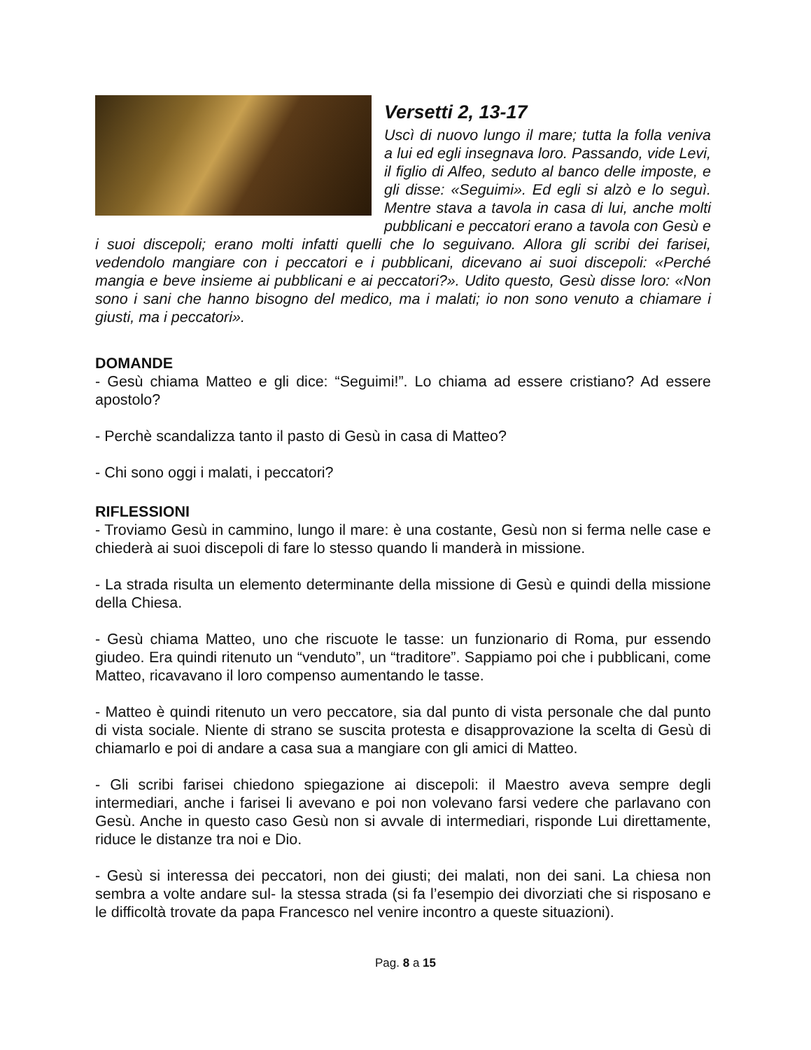Versetti 2, 13-17
Uscì di nuovo lungo il mare; tutta la folla veniva a lui ed egli insegnava loro. Passando, vide Levi, il figlio di Alfeo, seduto al banco delle imposte, e gli disse: «Seguimi». Ed egli si alzò e lo seguì. Mentre stava a tavola in casa di lui, anche molti pubblicani e peccatori erano a tavola con Gesù e i suoi discepoli; erano molti infatti quelli che lo seguivano. Allora gli scribi dei farisei, vedendolo mangiare con i peccatori e i pubblicani, dicevano ai suoi discepoli: «Perché mangia e beve insieme ai pubblicani e ai peccatori?». Udito questo, Gesù disse loro: «Non sono i sani che hanno bisogno del medico, ma i malati; io non sono venuto a chiamare i giusti, ma i peccatori».
DOMANDE
- Gesù chiama Matteo e gli dice: “Seguimi!”. Lo chiama ad essere cristiano? Ad essere apostolo?
- Perchè scandalizza tanto il pasto di Gesù in casa di Matteo?
- Chi sono oggi i malati, i peccatori?
RIFLESSIONI
- Troviamo Gesù in cammino, lungo il mare: è una costante, Gesù non si ferma nelle case e chiederà ai suoi discepoli di fare lo stesso quando li manderà in missione.
- La strada risulta un elemento determinante della missione di Gesù e quindi della missione della Chiesa.
- Gesù chiama Matteo, uno che riscuote le tasse: un funzionario di Roma, pur essendo giudeo. Era quindi ritenuto un “venduto”, un “traditore”. Sappiamo poi che i pubblicani, come Matteo, ricavavano il loro compenso aumentando le tasse.
- Matteo è quindi ritenuto un vero peccatore, sia dal punto di vista personale che dal punto di vista sociale. Niente di strano se suscita protesta e disapprovazione la scelta di Gesù di chiamarlo e poi di andare a casa sua a mangiare con gli amici di Matteo.
- Gli scribi farisei chiedono spiegazione ai discepoli: il Maestro aveva sempre degli intermediari, anche i farisei li avevano e poi non volevano farsi vedere che parlavano con Gesù. Anche in questo caso Gesù non si avvale di intermediari, risponde Lui direttamente, riduce le distanze tra noi e Dio.
- Gesù si interessa dei peccatori, non dei giusti; dei malati, non dei sani. La chiesa non sembra a volte andare sul- la stessa strada (si fa l’esempio dei divorziati che si risposano e le difficoltà trovate da papa Francesco nel venire incontro a queste situazioni).
Pag. 8 a 15